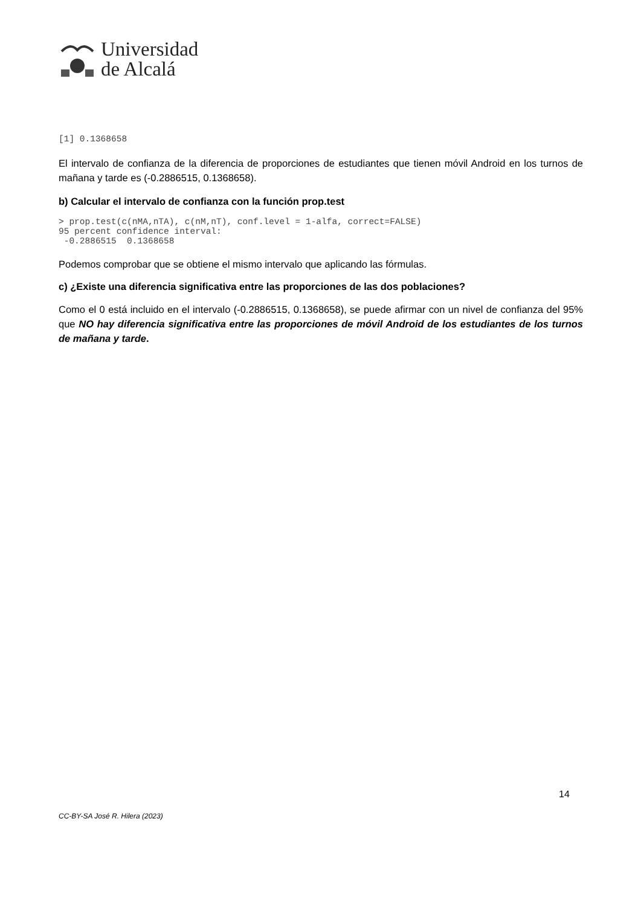Universidad
de Alcalá
[1] 0.1368658
El intervalo de confianza de la diferencia de proporciones de estudiantes que tienen móvil Android en los turnos de mañana y tarde es (-0.2886515, 0.1368658).
b) Calcular el intervalo de confianza con la función prop.test
> prop.test(c(nMA,nTA), c(nM,nT), conf.level = 1-alfa, correct=FALSE)
95 percent confidence interval:
 -0.2886515  0.1368658
Podemos comprobar que se obtiene el mismo intervalo que aplicando las fórmulas.
c) ¿Existe una diferencia significativa entre las proporciones de las dos poblaciones?
Como el 0 está incluido en el intervalo (-0.2886515, 0.1368658), se puede afirmar con un nivel de confianza del 95% que NO hay diferencia significativa entre las proporciones de móvil Android de los estudiantes de los turnos de mañana y tarde.
14
CC-BY-SA José R. Hilera (2023)